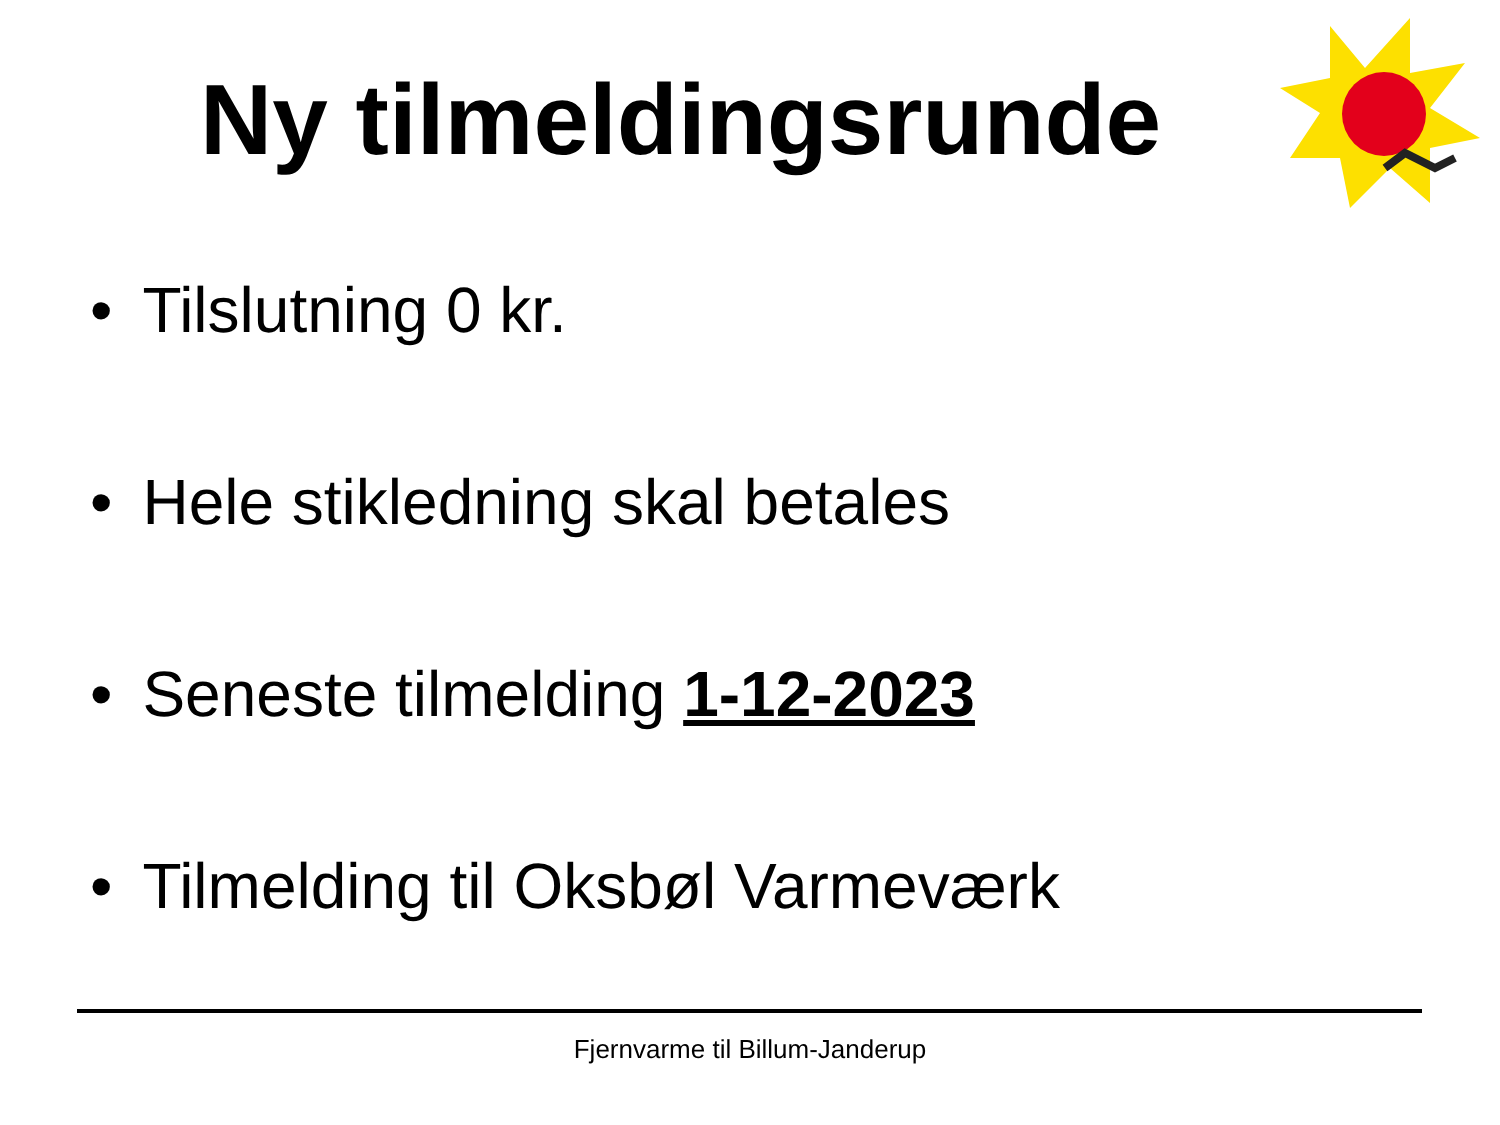Ny tilmeldingsrunde
• Tilslutning 0 kr.
• Hele stikledning skal betales
• Seneste tilmelding 1-12-2023
• Tilmelding til Oksbøl Varmeværk
Fjernvarme til Billum-Janderup